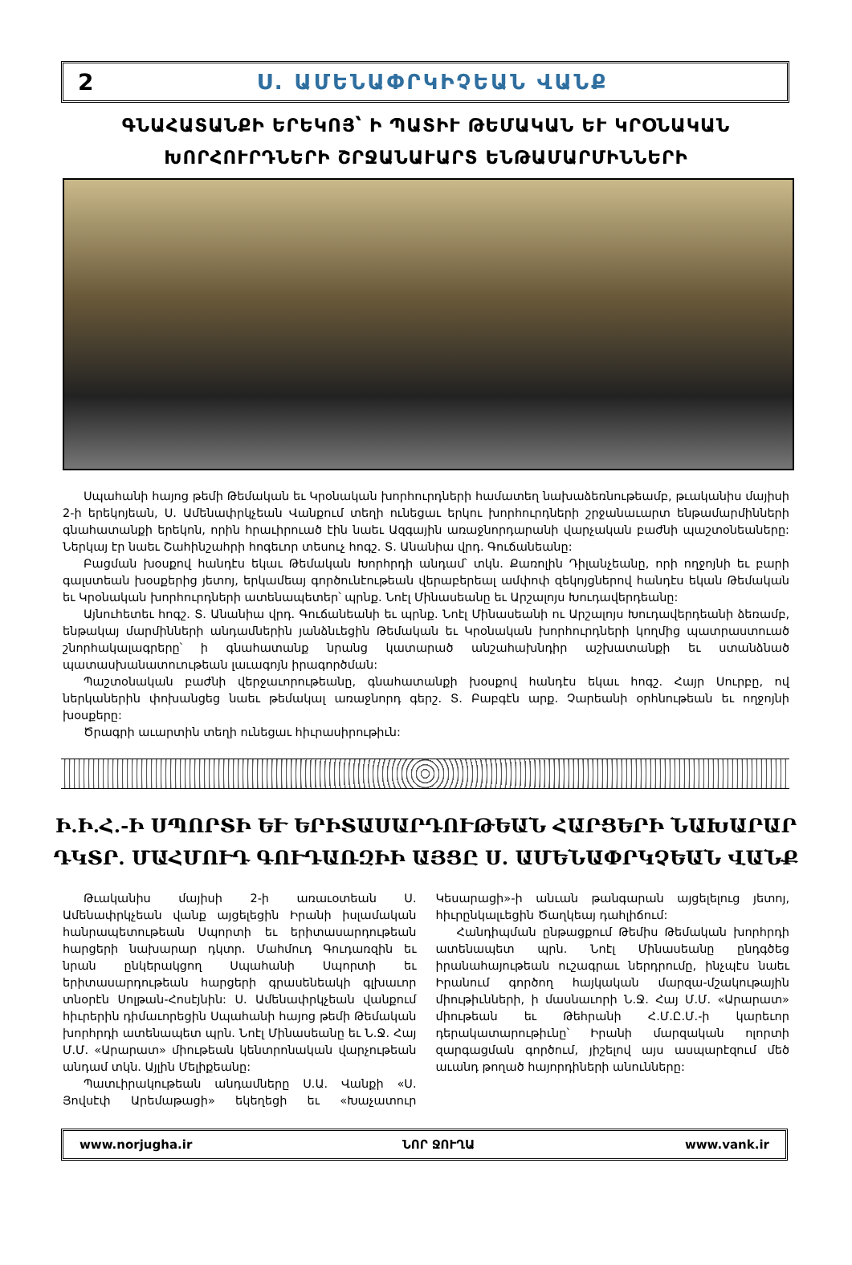2 Ս. ԱՄԵՆԱՓՐԿԻՉԵԱՆ ՎԱՆՔ
ԳՆԱՀԱՏԱՆՔԻ ԵՐԵԿՈՅ՝ Ի ՊԱՏԻՒ ԹԵՄԱԿԱՆ ԵՒ ԿՐՕՆԱԿԱՆ
ԽՈՐՀՈՒՐԴՆԵՐԻ ՇՐՋԱՆԱՒԱՐՏ ԵՆԹԱՄԱՐՄԻՆՆԵՐԻ
Սպահանի հայոց թեմի Թեմական եւ Կրօնական խորհուրդների համատեղ նախաձեռնութեամբ, թւականիս մայիսի 2-ի երեկոյեան, Ս. Ամենափրկչեան Վանքում տեղի ունեցաւ երկու խորհուրդների շրջանաւարտ ենթամարմինների գնահատանքի երեկոն, որին հրաւիրուած էին նաեւ Ազգային առաջնորդարանի վարչական բաժնի պաշտօնեաները: Ներկայ էր նաեւ Շահինշահրի հոգեւոր տեսուչ հոգշ. Տ. Անանիա վրդ. Գուճանեանը:
Բացման խօսքով հանդէս եկաւ Թեմական Խորհրդի անդամ՝ տկն. Քառոլին Դիլանչեանը, որի ողջոյնի եւ բարի գալստեան խօսքերից յետոյ, երկամեայ գործունէութեան վերաբերեալ ամփոփ զեկոյցներով հանդէս եկան Թեմական եւ Կրօնական խորհուրդների ատենապետեր՝ պրնք. Նոէլ Մինասեանը եւ Արշալոյս Խուդավերդեանը:
Այնուհետեւ հոգշ. Տ. Անանիա վրդ. Գուճանեանի եւ պրնք. Նոէլ Մինասեանի ու Արշալոյս Խուդավերդեանի ձեռամբ, ենթակայ մարմինների անդամներին յանձնւեցին Թեմական եւ Կրօնական խորհուրդների կողմից պատրաստուած շնորհակալագրերը՝ ի գնահատանք նրանց կատարած անշահախնդիր աշխատանքի եւ ստանձնած պատասխանատուութեան լաւագոյն իրագործման:
Պաշտօնական բաժնի վերջաւորութեանը, գնահատանքի խօսքով հանդէս եկաւ հոգշ. Հայր Սուրբը, ով ներկաներին փոխանցեց նաեւ թեմակալ առաջնորդ գերշ. Տ. Բաբգէն արք. Չարեանի օրհնութեան եւ ողջոյնի խօսքերը:
Ծրագրի աւարտին տեղի ունեցաւ հիւրասիրութիւն:
Ի.Ի.Հ.-Ի ՍՊՈՐՏԻ ԵՒ ԵՐԻՏԱՍԱՐԴՈՒԹԵԱՆ ՀԱՐՑԵՐԻ ՆԱԽԱՐԱՐ
ԴԿՏՐ. ՄԱՀՄՈՒԴ ԳՈՒԴԱՌԶԻԻ ԱՅՑԸ Ս. ԱՄԵՆԱՓՐԿՉԵԱՆ ՎԱՆՔ
Թւականիս մայիսի 2-ի առաւօտեան Ս. Ամենափրկչեան վանք այցելեցին Իրանի իսլամական հանրապետութեան Սպորտի եւ երիտասարդութեան հարցերի նախարար դկտր. Մահմուդ Գուդառզին եւ նրան ընկերակցող Սպահանի Սպորտի եւ երիտասարդութեան հարցերի գրասենեակի գլխաւոր տնօրէն Սոլթան-Հոսէյնին: Ս. Ամենափրկչեան վանքում հիւրերին դիմաւորեցին Սպահանի հայոց թեմի Թեմական խորհրդի ատենապետ պրն. Նոէլ Մինասեանը եւ Ն.Ջ. Հայ Մ.Մ. «Արարատ» միութեան կենտրոնական վարչութեան անդամ տկն. Այլին Մելիքեանը:
Պատւիրակութեան անդամները Ս.Ա. Վանքի «Ս. Յովսէփ Արեմաթացի» եկեղեցի եւ «Խաչատուր Կեսարացի»-ի անւան թանգարան այցելելուց յետոյ, հիւրընկալւեցին Ծաղկեայ դահլիճում:
Հանդիպման ընթացքում Թեմիս Թեմական խորհրդի ատենապետ պրն. Նոէլ Մինասեանը ընդգծեց իրանահայութեան ուշագրաւ ներդրումը, ինչպէս նաեւ Իրանում գործող հայկական մարզա-մշակութային միութիւնների, ի մասնաւորի Ն.Ջ. Հայ Մ.Մ. «Արարատ» միութեան եւ Թեհրանի Հ.Մ.Ը.Մ.-ի կարեւոր դերակատարութիւնը՝ Իրանի մարզական ոլորտի զարգացման գործում, յիշելով այս ասպարէզում մեծ աւանդ թողած հայորդիների անունները:
www.norjugha.ir ՆՈՐ ՋՈՒՂԱ www.vank.ir